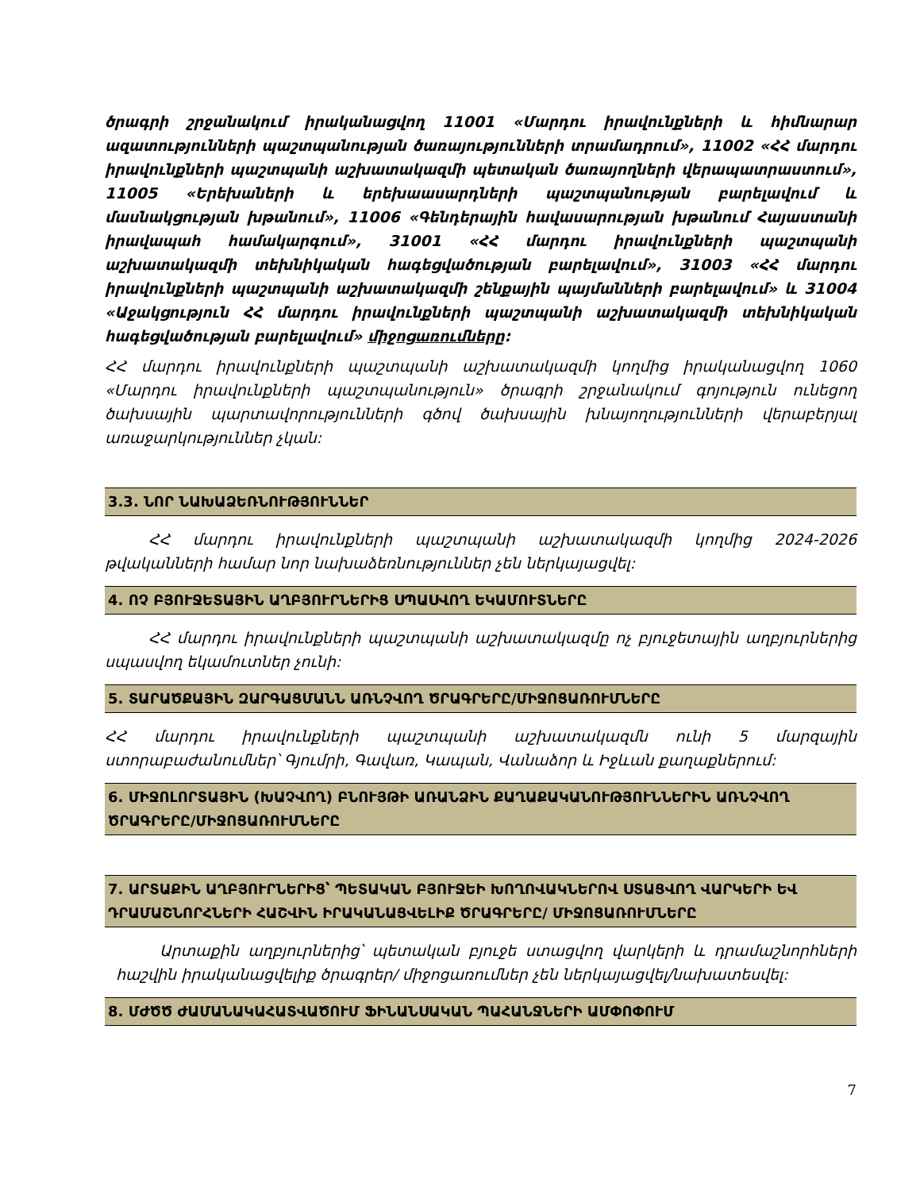ծրագրի շրջանակում իրականացվող 11001 «Մարդու իրավունքների և հիմնարար ազատությունների պաշտպանության ծառայությունների տրամադրում», 11002 «ՀՀ մարդու իրավունքների պաշտպանի աշխատակազմի պետական ծառայողների վերապատրաստում», 11005 «Երեխաների և երեխաասարդների պաշտպանության բարելավում և մասնակցության խթանում», 11006 «Գենդերային հավասարության խթանում Հայաստանի իրավապահ համակարգում», 31001 «ՀՀ մարդու իրավունքների պաշտպանի աշխատակազմի տեխնիկական հագեցվածության բարելավում», 31003 «ՀՀ մարդու իրավունքների պաշտպանի աշխատակազմի շենքային պայմանների բարելավում» և 31004 «Աջակցություն ՀՀ մարդու իրավունքների պաշտպանի աշխատակազմի տեխնիկական հագեցվածության բարելավում» միջոցառումները:
ՀՀ մարդու իրավունքների պաշտպանի աշխատակազմի կողմից իրականացվող 1060 «Մարդու իրավունքների պաշտպանություն» ծրագրի շրջանակում գոյություն ունեցող ծախսային պարտավորությունների գծով ծախսային խնայողությունների վերաբերյալ առաջարկություններ չկան:
3.3. ՆՈՐ ՆԱԽԱՁԵՌՆՈՒԹՅՈՒՆՆԵՐ
ՀՀ մարդու իրավունքների պաշտպանի աշխատակազմի կողմից 2024-2026 թվականների համար նոր նախաձեռնություններ չեն ներկայացվել:
4. ՈՉ ԲՅՈՒՋԵՏԱՅԻՆ ԱՂԲՅՈՒՐՆԵՐԻՑ ՍՊԱՍՎՈՂ ԵԿԱՄՈՒՏՆԵՐԸ
ՀՀ մարդու իրավունքների պաշտպանի աշխատակազմը ոչ բյուջետային աղբյուրներից սպասվող եկամուտներ չունի:
5. ՏԱՐԱԾՔԱՅԻՆ ԶԱՐԳԱՑՄԱՆՆ ԱՌՆՉՎՈՂ ԾՐԱԳՐԵՐԸ/ՄԻՋՈՑԱՌՈՒՄՆԵՐԸ
ՀՀ մարդու իրավունքների պաշտպանի աշխատակազմն ունի 5 մարզային ստորաբաժանումներ՝ Գյումրի, Գավառ, Կապան, Վանաձոր և Իջևան քաղաքներում:
6. ՄԻՋՈԼՈՐՏԱՅԻՆ (ԽԱՉՎՈՂ) ԲՆՈՒՅԹԻ ԱՌԱՆՁԻՆ ՔԱՂԱՔԱԿԱՆՈՒԹՅՈՒՆՆԵՐԻՆ ԱՌՆՉՎՈՂ ԾՐԱԳՐԵՐԸ/ՄԻՋՈՑԱՌՈՒՄՆԵՐԸ
7. ԱՐՏԱՔԻՆ ԱՂԲՅՈՒՐՆԵՐԻՑ՝ ՊԵՏԱԿԱՆ ԲՅՈՒՋԵԻ ԽՈՂՈՎԱԿՆԵՐՈՎ ՍՏԱՑՎՈՂ ՎԱՐԿԵՐԻ ԵՎ ԴՐԱՄԱՇՆՈՐՀՆԵՐԻ ՀԱՇՎԻՆ ԻՐԱԿԱՆԱՑՎԵԼԻՔ ԾՐԱԳՐԵՐԸ/ ՄԻՋՈՑԱՌՈՒՄՆԵՐԸ
Արտաքին աղբյուրներից՝ պետական բյուջե ստացվող վարկերի և դրամաշնորհների հաշվին իրականացվելիք ծրագրեր/ միջոցառումներ չեն ներկայացվել/նախատեսվել:
8. ՄԺԾԾ ԺԱՄԱՆԱԿԱՀԱՏՎԱԾՈՒՄ ՖԻՆԱՆՍԱԿԱՆ ՊԱՀԱՆՋՆԵՐԻ ԱՄՓՈՓՈՒՄ
7